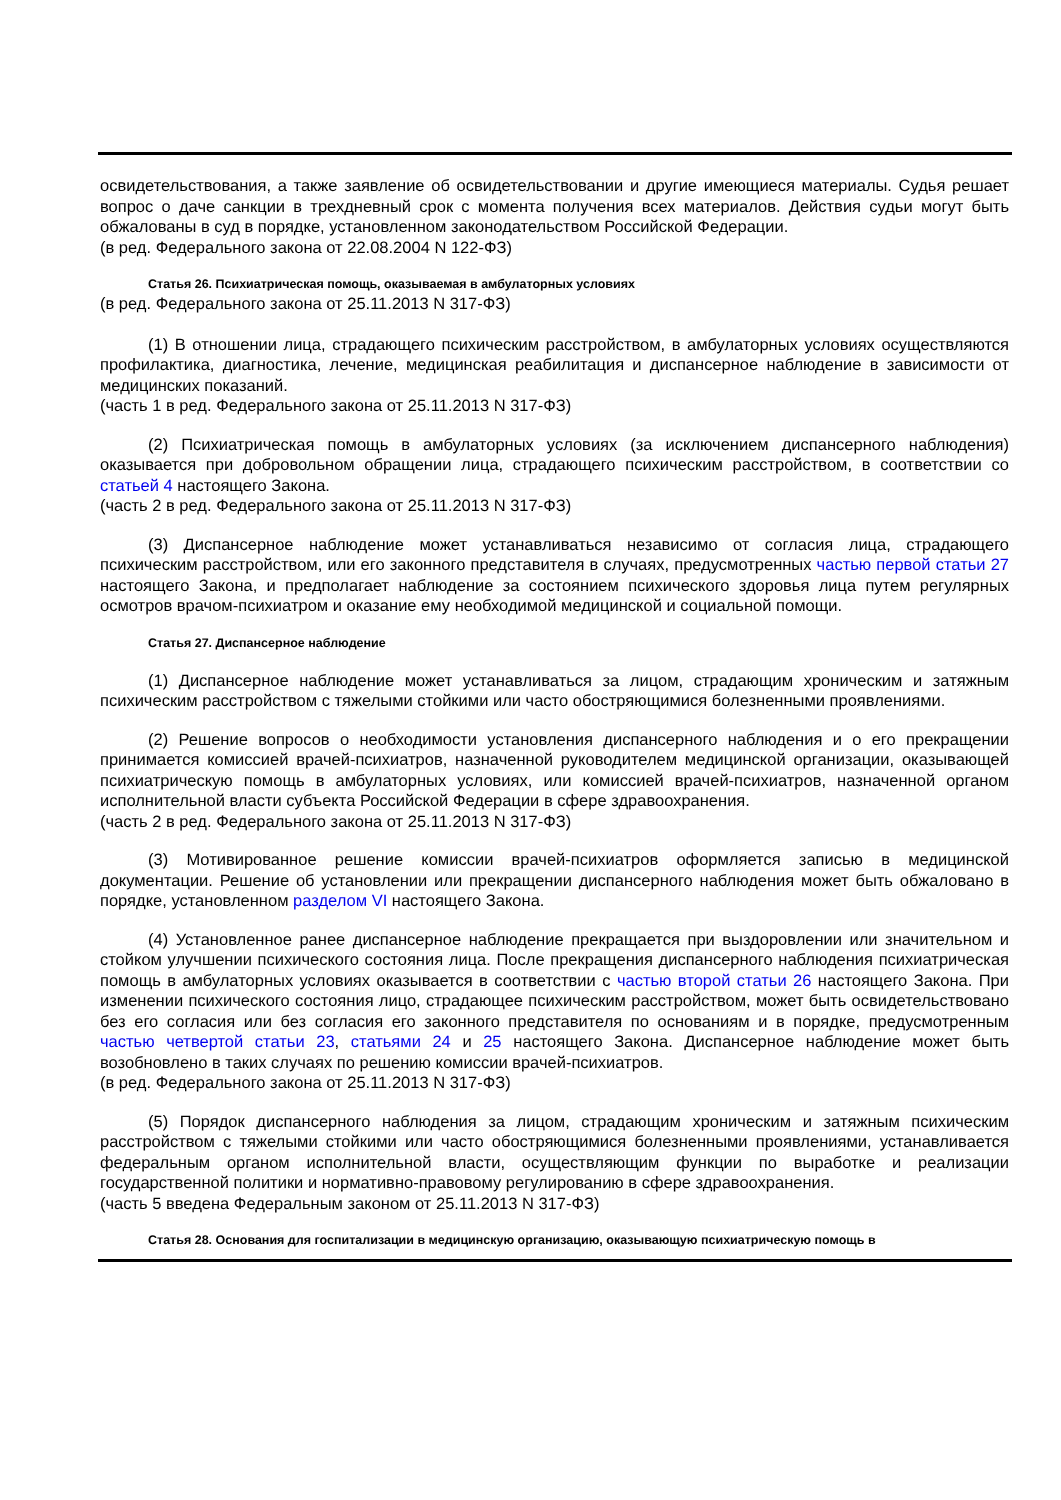освидетельствования, а также заявление об освидетельствовании и другие имеющиеся материалы. Судья решает вопрос о даче санкции в трехдневный срок с момента получения всех материалов. Действия судьи могут быть обжалованы в суд в порядке, установленном законодательством Российской Федерации.
(в ред. Федерального закона от 22.08.2004 N 122-ФЗ)
Статья 26. Психиатрическая помощь, оказываемая в амбулаторных условиях
(в ред. Федерального закона от 25.11.2013 N 317-ФЗ)
(1) В отношении лица, страдающего психическим расстройством, в амбулаторных условиях осуществляются профилактика, диагностика, лечение, медицинская реабилитация и диспансерное наблюдение в зависимости от медицинских показаний.
(часть 1 в ред. Федерального закона от 25.11.2013 N 317-ФЗ)
(2) Психиатрическая помощь в амбулаторных условиях (за исключением диспансерного наблюдения) оказывается при добровольном обращении лица, страдающего психическим расстройством, в соответствии со статьей 4 настоящего Закона.
(часть 2 в ред. Федерального закона от 25.11.2013 N 317-ФЗ)
(3) Диспансерное наблюдение может устанавливаться независимо от согласия лица, страдающего психическим расстройством, или его законного представителя в случаях, предусмотренных частью первой статьи 27 настоящего Закона, и предполагает наблюдение за состоянием психического здоровья лица путем регулярных осмотров врачом-психиатром и оказание ему необходимой медицинской и социальной помощи.
Статья 27. Диспансерное наблюдение
(1) Диспансерное наблюдение может устанавливаться за лицом, страдающим хроническим и затяжным психическим расстройством с тяжелыми стойкими или часто обостряющимися болезненными проявлениями.
(2) Решение вопросов о необходимости установления диспансерного наблюдения и о его прекращении принимается комиссией врачей-психиатров, назначенной руководителем медицинской организации, оказывающей психиатрическую помощь в амбулаторных условиях, или комиссией врачей-психиатров, назначенной органом исполнительной власти субъекта Российской Федерации в сфере здравоохранения.
(часть 2 в ред. Федерального закона от 25.11.2013 N 317-ФЗ)
(3) Мотивированное решение комиссии врачей-психиатров оформляется записью в медицинской документации. Решение об установлении или прекращении диспансерного наблюдения может быть обжаловано в порядке, установленном разделом VI настоящего Закона.
(4) Установленное ранее диспансерное наблюдение прекращается при выздоровлении или значительном и стойком улучшении психического состояния лица. После прекращения диспансерного наблюдения психиатрическая помощь в амбулаторных условиях оказывается в соответствии с частью второй статьи 26 настоящего Закона. При изменении психического состояния лицо, страдающее психическим расстройством, может быть освидетельствовано без его согласия или без согласия его законного представителя по основаниям и в порядке, предусмотренным частью четвертой статьи 23, статьями 24 и 25 настоящего Закона. Диспансерное наблюдение может быть возобновлено в таких случаях по решению комиссии врачей-психиатров.
(в ред. Федерального закона от 25.11.2013 N 317-ФЗ)
(5) Порядок диспансерного наблюдения за лицом, страдающим хроническим и затяжным психическим расстройством с тяжелыми стойкими или часто обостряющимися болезненными проявлениями, устанавливается федеральным органом исполнительной власти, осуществляющим функции по выработке и реализации государственной политики и нормативно-правовому регулированию в сфере здравоохранения.
(часть 5 введена Федеральным законом от 25.11.2013 N 317-ФЗ)
Статья 28. Основания для госпитализации в медицинскую организацию, оказывающую психиатрическую помощь в